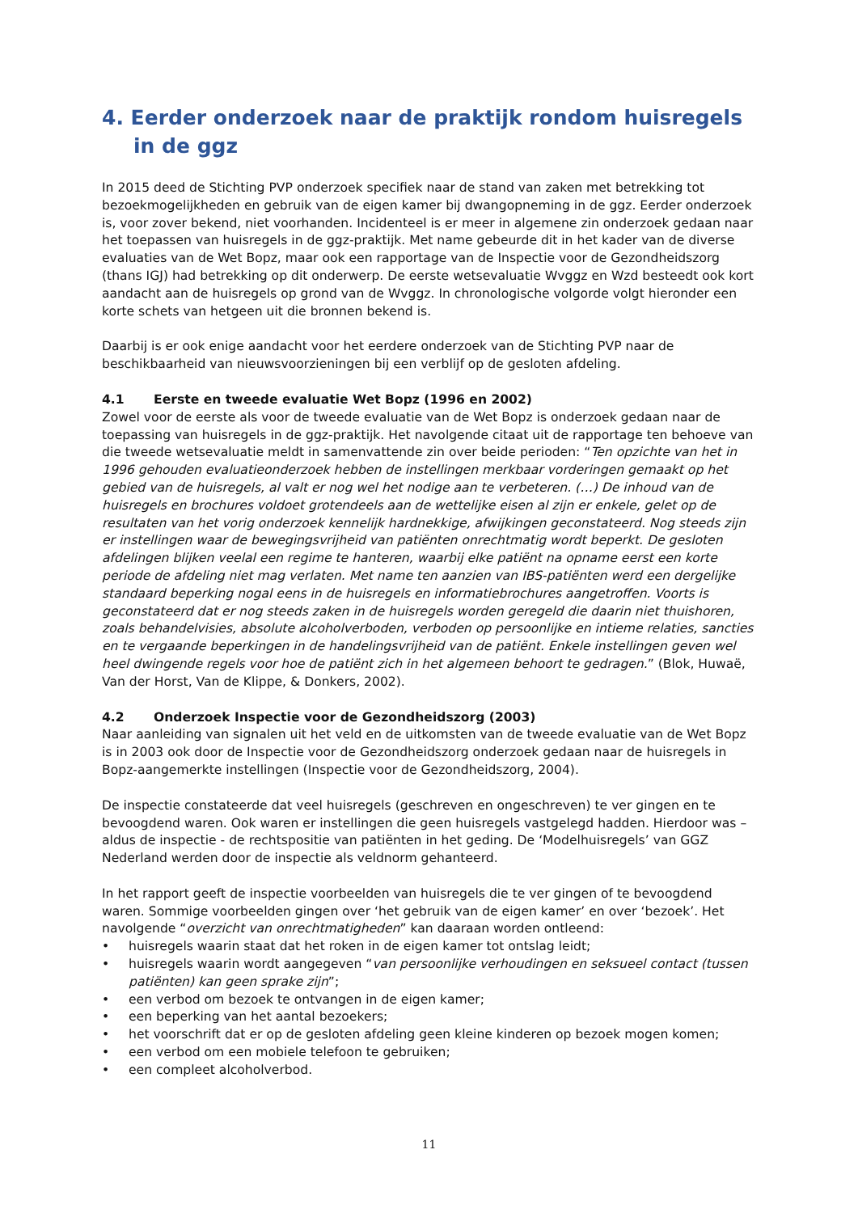4. Eerder onderzoek naar de praktijk rondom huisregels in de ggz
In 2015 deed de Stichting PVP onderzoek specifiek naar de stand van zaken met betrekking tot bezoekmogelijkheden en gebruik van de eigen kamer bij dwangopneming in de ggz. Eerder onderzoek is, voor zover bekend, niet voorhanden. Incidenteel is er meer in algemene zin onderzoek gedaan naar het toepassen van huisregels in de ggz-praktijk. Met name gebeurde dit in het kader van de diverse evaluaties van de Wet Bopz, maar ook een rapportage van de Inspectie voor de Gezondheidszorg (thans IGJ) had betrekking op dit onderwerp. De eerste wetsevaluatie Wvggz en Wzd besteedt ook kort aandacht aan de huisregels op grond van de Wvggz. In chronologische volgorde volgt hieronder een korte schets van hetgeen uit die bronnen bekend is.
Daarbij is er ook enige aandacht voor het eerdere onderzoek van de Stichting PVP naar de beschikbaarheid van nieuwsvoorzieningen bij een verblijf op de gesloten afdeling.
4.1 Eerste en tweede evaluatie Wet Bopz (1996 en 2002)
Zowel voor de eerste als voor de tweede evaluatie van de Wet Bopz is onderzoek gedaan naar de toepassing van huisregels in de ggz-praktijk. Het navolgende citaat uit de rapportage ten behoeve van die tweede wetsevaluatie meldt in samenvattende zin over beide perioden: “Ten opzichte van het in 1996 gehouden evaluatieonderzoek hebben de instellingen merkbaar vorderingen gemaakt op het gebied van de huisregels, al valt er nog wel het nodige aan te verbeteren. (…) De inhoud van de huisregels en brochures voldoet grotendeels aan de wettelijke eisen al zijn er enkele, gelet op de resultaten van het vorig onderzoek kennelijk hardnekkige, afwijkingen geconstateerd. Nog steeds zijn er instellingen waar de bewegingsvrijheid van patiënten onrechtmatig wordt beperkt. De gesloten afdelingen blijken veelal een regime te hanteren, waarbij elke patiënt na opname eerst een korte periode de afdeling niet mag verlaten. Met name ten aanzien van IBS-patiënten werd een dergelijke standaard beperking nogal eens in de huisregels en informatiebrochures aangetroffen. Voorts is geconstateerd dat er nog steeds zaken in de huisregels worden geregeld die daarin niet thuishoren, zoals behandelvisies, absolute alcoholverboden, verboden op persoonlijke en intieme relaties, sancties en te vergaande beperkingen in de handelingsvrijheid van de patiënt. Enkele instellingen geven wel heel dwingende regels voor hoe de patiënt zich in het algemeen behoort te gedragen.” (Blok, Huwaë, Van der Horst, Van de Klippe, & Donkers, 2002).
4.2 Onderzoek Inspectie voor de Gezondheidszorg (2003)
Naar aanleiding van signalen uit het veld en de uitkomsten van de tweede evaluatie van de Wet Bopz is in 2003 ook door de Inspectie voor de Gezondheidszorg onderzoek gedaan naar de huisregels in Bopz-aangemerkte instellingen (Inspectie voor de Gezondheidszorg, 2004).
De inspectie constateerde dat veel huisregels (geschreven en ongeschreven) te ver gingen en te bevoogdend waren. Ook waren er instellingen die geen huisregels vastgelegd hadden. Hierdoor was – aldus de inspectie - de rechtspositie van patiënten in het geding. De ‘Modelhuisregels’ van GGZ Nederland werden door de inspectie als veldnorm gehanteerd.
In het rapport geeft de inspectie voorbeelden van huisregels die te ver gingen of te bevoogdend waren. Sommige voorbeelden gingen over ‘het gebruik van de eigen kamer’ en over ‘bezoek’. Het navolgende “overzicht van onrechtmatigheden” kan daaraan worden ontleend:
• huisregels waarin staat dat het roken in de eigen kamer tot ontslag leidt;
• huisregels waarin wordt aangegeven “van persoonlijke verhoudingen en seksueel contact (tussen patiënten) kan geen sprake zijn”;
• een verbod om bezoek te ontvangen in de eigen kamer;
• een beperking van het aantal bezoekers;
• het voorschrift dat er op de gesloten afdeling geen kleine kinderen op bezoek mogen komen;
• een verbod om een mobiele telefoon te gebruiken;
• een compleet alcoholverbod.
11